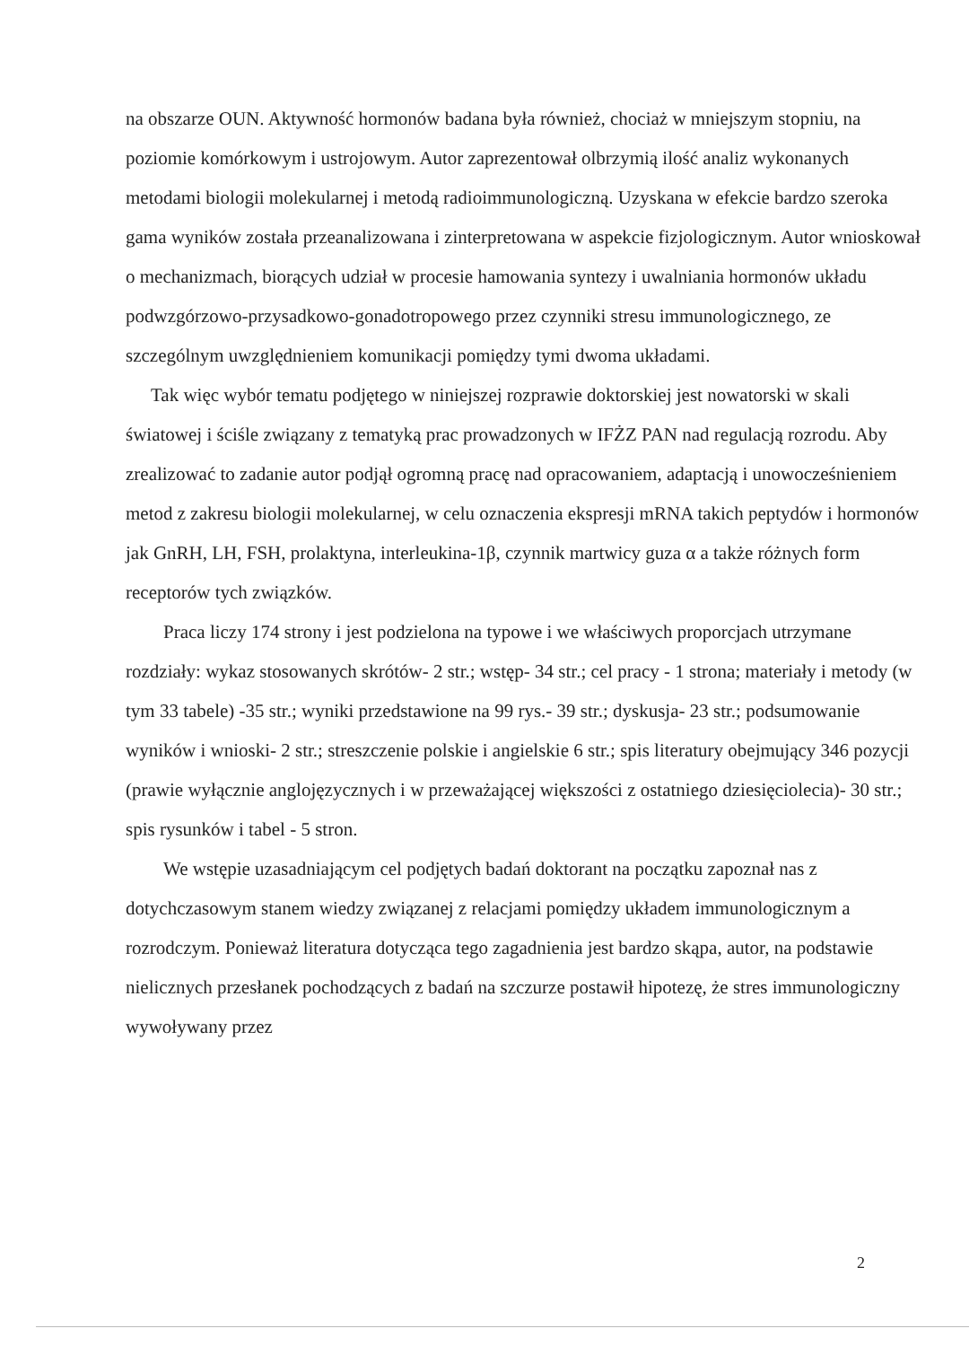na obszarze OUN. Aktywność hormonów badana była również, chociaż w mniejszym stopniu, na poziomie komórkowym i ustrojowym. Autor zaprezentował olbrzymią ilość analiz wykonanych metodami biologii molekularnej i metodą radioimmunologiczną. Uzyskana w efekcie bardzo szeroka gama wyników została przeanalizowana i zinterpretowana w aspekcie fizjologicznym. Autor wnioskował o mechanizmach, biorących udział w procesie hamowania syntezy i uwalniania hormonów układu podwzgórzowo-przysadkowo-gonadotropowego przez czynniki stresu immunologicznego, ze szczególnym uwzględnieniem komunikacji pomiędzy tymi dwoma układami.
Tak więc wybór tematu podjętego w niniejszej rozprawie doktorskiej jest nowatorski w skali światowej i ściśle związany z tematyką prac prowadzonych w IFŻZ PAN nad regulacją rozrodu. Aby zrealizować to zadanie autor podjął ogromną pracę nad opracowaniem, adaptacją i unowocześnieniem metod z zakresu biologii molekularnej, w celu oznaczenia ekspresji mRNA takich peptydów i hormonów jak GnRH, LH, FSH, prolaktyna, interleukina-1β, czynnik martwicy guza α a także różnych form receptorów tych związków.
Praca liczy 174 strony i jest podzielona na typowe i we właściwych proporcjach utrzymane rozdziały: wykaz stosowanych skrótów- 2 str.; wstęp- 34 str.; cel pracy - 1 strona; materiały i metody (w tym 33 tabele) -35 str.; wyniki przedstawione na 99 rys.- 39 str.; dyskusja- 23 str.; podsumowanie wyników i wnioski- 2 str.; streszczenie polskie i angielskie 6 str.; spis literatury obejmujący 346 pozycji (prawie wyłącznie anglojęzycznych i w przeważającej większości z ostatniego dziesięciolecia)- 30 str.; spis rysunków i tabel - 5 stron.
We wstępie uzasadniającym cel podjętych badań doktorant na początku zapoznał nas z dotychczasowym stanem wiedzy związanej z relacjami pomiędzy układem immunologicznym a rozrodczym. Ponieważ literatura dotycząca tego zagadnienia jest bardzo skąpa, autor, na podstawie nielicznych przesłanek pochodzących z badań na szczurze postawił hipotezę, że stres immunologiczny wywoływany przez
2